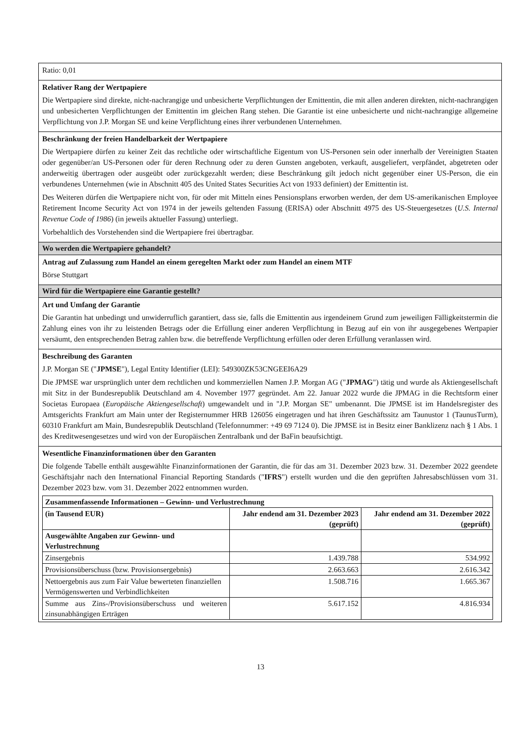Ratio: 0,01
Relativer Rang der Wertpapiere
Die Wertpapiere sind direkte, nicht-nachrangige und unbesicherte Verpflichtungen der Emittentin, die mit allen anderen direkten, nicht-nachrangigen und unbesicherten Verpflichtungen der Emittentin im gleichen Rang stehen. Die Garantie ist eine unbesicherte und nicht-nachrangige allgemeine Verpflichtung von J.P. Morgan SE und keine Verpflichtung eines ihrer verbundenen Unternehmen.
Beschränkung der freien Handelbarkeit der Wertpapiere
Die Wertpapiere dürfen zu keiner Zeit das rechtliche oder wirtschaftliche Eigentum von US-Personen sein oder innerhalb der Vereinigten Staaten oder gegenüber/an US-Personen oder für deren Rechnung oder zu deren Gunsten angeboten, verkauft, ausgeliefert, verpfändet, abgetreten oder anderweitig übertragen oder ausgeübt oder zurückgezahlt werden; diese Beschränkung gilt jedoch nicht gegenüber einer US-Person, die ein verbundenes Unternehmen (wie in Abschnitt 405 des United States Securities Act von 1933 definiert) der Emittentin ist.
Des Weiteren dürfen die Wertpapiere nicht von, für oder mit Mitteln eines Pensionsplans erworben werden, der dem US-amerikanischen Employee Retirement Income Security Act von 1974 in der jeweils geltenden Fassung (ERISA) oder Abschnitt 4975 des US-Steuergesetzes (U.S. Internal Revenue Code of 1986) (in jeweils aktueller Fassung) unterliegt.
Vorbehaltlich des Vorstehenden sind die Wertpapiere frei übertragbar.
Wo werden die Wertpapiere gehandelt?
Antrag auf Zulassung zum Handel an einem geregelten Markt oder zum Handel an einem MTF
Börse Stuttgart
Wird für die Wertpapiere eine Garantie gestellt?
Art und Umfang der Garantie
Die Garantin hat unbedingt und unwiderruflich garantiert, dass sie, falls die Emittentin aus irgendeinem Grund zum jeweiligen Fälligkeitstermin die Zahlung eines von ihr zu leistenden Betrags oder die Erfüllung einer anderen Verpflichtung in Bezug auf ein von ihr ausgegebenes Wertpapier versäumt, den entsprechenden Betrag zahlen bzw. die betreffende Verpflichtung erfüllen oder deren Erfüllung veranlassen wird.
Beschreibung des Garanten
J.P. Morgan SE ("JPMSE"), Legal Entity Identifier (LEI): 549300ZK53CNGEEI6A29
Die JPMSE war ursprünglich unter dem rechtlichen und kommerziellen Namen J.P. Morgan AG ("JPMAG") tätig und wurde als Aktiengesellschaft mit Sitz in der Bundesrepublik Deutschland am 4. November 1977 gegründet. Am 22. Januar 2022 wurde die JPMAG in die Rechtsform einer Societas Europaea (Europäische Aktiengesellschaft) umgewandelt und in "J.P. Morgan SE" umbenannt. Die JPMSE ist im Handelsregister des Amtsgerichts Frankfurt am Main unter der Registernummer HRB 126056 eingetragen und hat ihren Geschäftssitz am Taunustor 1 (TaunusTurm), 60310 Frankfurt am Main, Bundesrepublik Deutschland (Telefonnummer: +49 69 7124 0). Die JPMSE ist in Besitz einer Banklizenz nach § 1 Abs. 1 des Kreditwesengesetzes und wird von der Europäischen Zentralbank und der BaFin beaufsichtigt.
Wesentliche Finanzinformationen über den Garanten
Die folgende Tabelle enthält ausgewählte Finanzinformationen der Garantin, die für das am 31. Dezember 2023 bzw. 31. Dezember 2022 geendete Geschäftsjahr nach den International Financial Reporting Standards ("IFRS") erstellt wurden und die den geprüften Jahresabschlüssen vom 31. Dezember 2023 bzw. vom 31. Dezember 2022 entnommen wurden.
| Zusammenfassende Informationen – Gewinn- und Verlustrechnung | | |
| --- | --- | --- |
| (in Tausend EUR) | Jahr endend am 31. Dezember 2023 (geprüft) | Jahr endend am 31. Dezember 2022 (geprüft) |
| Ausgewählte Angaben zur Gewinn- und Verlustrechnung | | |
| Zinsergebnis | 1.439.788 | 534.992 |
| Provisionsüberschuss (bzw. Provisionsergebnis) | 2.663.663 | 2.616.342 |
| Nettoergebnis aus zum Fair Value bewerteten finanziellen Vermögenswerten und Verbindlichkeiten | 1.508.716 | 1.665.367 |
| Summe aus Zins-/Provisionsüberschuss und weiteren zinsunabhängigen Erträgen | 5.617.152 | 4.816.934 |
13